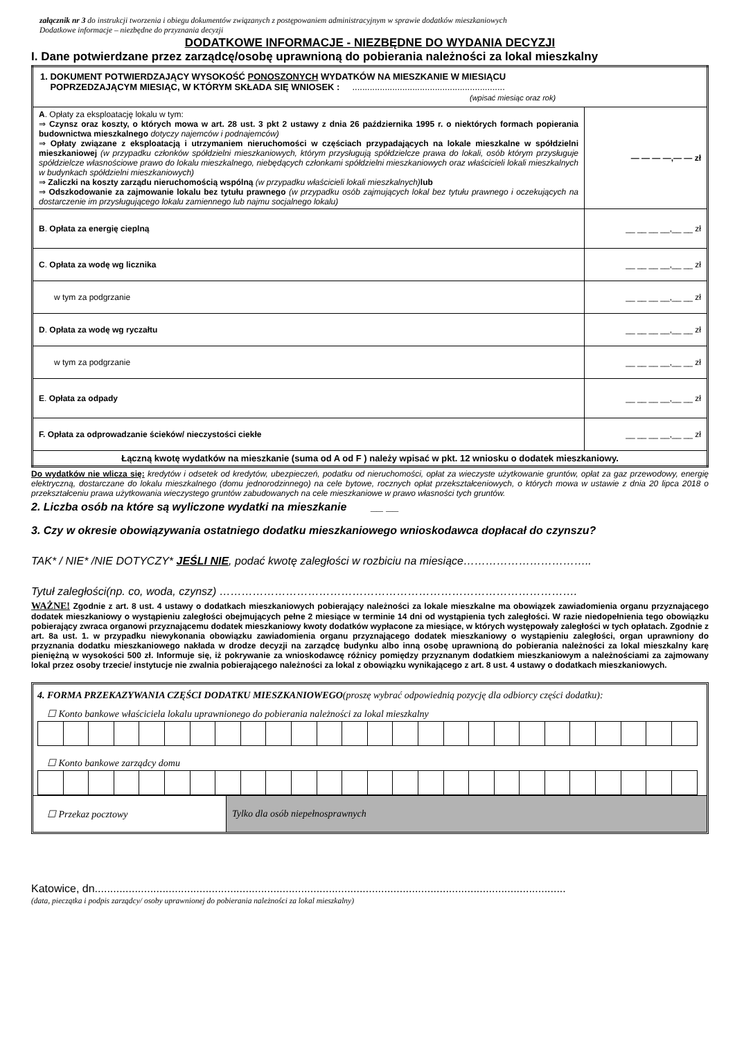załącznik nr 3 do instrukcji tworzenia i obiegu dokumentów związanych z postępowaniem administracyjnym w sprawie dodatków mieszkaniowych
Dodatkowe informacje – niezbędne do przyznania decyzji
DODATKOWE INFORMACJE - NIEZBĘDNE DO WYDANIA DECYZJI
I. Dane potwierdzane przez zarządcę/osobę uprawnioną do pobierania należności za lokal mieszkalny
| 1. DOKUMENT POTWIERDZAJĄCY WYSOKOŚĆ PONOSZONYCH WYDATKÓW NA MIESZKANIE W MIESIĄCU POPRZEDZAJĄCYM MIESIĄC, W KTÓRYM SKŁADA SIĘ WNIOSEK : ............................................................. (wpisać miesiąc oraz rok) | |
| A . Opłaty za eksploatację lokalu w tym: ⇒ Czynsz oraz koszty, o których mowa w art. 28 ust. 3 pkt 2 ustawy z dnia 26 października 1995 r. o niektórych formach popierania budownictwa mieszkalnego dotyczy najemców i podnajemców) ⇒ Opłaty związane z eksploatacją i utrzymaniem nieruchomości w częściach przypadających na lokale mieszkalne w spółdzielni mieszkaniowej (w przypadku członków spółdzielni mieszkaniowych, którym przysługują spółdzielcze prawa do lokali, osób którym przysługuje spółdzielcze własnościowe prawo do lokalu mieszkalnego, niebędących członkami spółdzielni mieszkaniowych oraz właścicieli lokali mieszkalnych w budynkach spółdzielni mieszkaniowych) ⇒ Zaliczki na koszty zarządu nieruchomością wspólną (w przypadku właścicieli lokali mieszkalnych) lub ⇒ Odszkodowanie za zajmowanie lokalu bez tytułu prawnego (w przypadku osób zajmujących lokal bez tytułu prawnego i oczekujących na dostarczenie im przysługującego lokalu zamiennego lub najmu socjalnego lokalu) | — — — —,— — zł |
| B . Opłata za energię cieplną | __ __ __ __,__ __ zł |
| C . Opłata za wodę wg licznika | __ __ __ __,__ __ zł |
| w tym za podgrzanie | __ __ __ __,__ __ zł |
| D . Opłata za wodę wg ryczałtu | __ __ __ __,__ __ zł |
| w tym za podgrzanie | __ __ __ __,__ __ zł |
| E . Opłata za odpady | __ __ __ __,__ __ zł |
| F. Opłata za odprowadzanie ścieków/ nieczystości ciekłe | __ __ __ __,__ __ zł |
| Łączną kwotę wydatków na mieszkanie (suma od A od F ) należy wpisać w pkt. 12 wniosku o dodatek mieszkaniowy. | |
Do wydatków nie wlicza się: kredytów i odsetek od kredytów, ubezpieczeń, podatku od nieruchomości, opłat za wieczyste użytkowanie gruntów, opłat za gaz przewodowy, energię elektryczną, dostarczane do lokalu mieszkalnego (domu jednorodzinnego) na cele bytowe, rocznych opłat przekształceniowych, o których mowa w ustawie z dnia 20 lipca 2018 o przekształceniu prawa użytkowania wieczystego gruntów zabudowanych na cele mieszkaniowe w prawo własności tych gruntów.
2. Liczba osób na które są wyliczone wydatki na mieszkanie __ __
3. Czy w okresie obowiązywania ostatniego dodatku mieszkaniowego wnioskodawca dopłacał do czynszu?
TAK* / NIE* /NIE DOTYCZY* JEŚLI NIE, podać kwotę zaległości w rozbiciu na miesiące……………………………..
Tytuł zaległości(np. co, woda, czynsz) …………………………………………………………………………………….
WAŻNE! Zgodnie z art. 8 ust. 4 ustawy o dodatkach mieszkaniowych pobierający należności za lokale mieszkalne ma obowiązek zawiadomienia organu przyznającego dodatek mieszkaniowy o wystąpieniu zaległości obejmujących pełne 2 miesiące w terminie 14 dni od wystąpienia tych zaległości. W razie niedopełnienia tego obowiązku pobierający zwraca organowi przyznającemu dodatek mieszkaniowy kwoty dodatków wypłacone za miesiące, w których występowały zaległości w tych opłatach. Zgodnie z art. 8a ust. 1. w przypadku niewykonania obowiązku zawiadomienia organu przyznającego dodatek mieszkaniowy o wystąpieniu zaległości, organ uprawniony do przyznania dodatku mieszkaniowego nakłada w drodze decyzji na zarządcę budynku albo inną osobę uprawnioną do pobierania należności za lokal mieszkalny karę pieniężną w wysokości 500 zł. Informuje się, iż pokrywanie za wnioskodawcę różnicy pomiędzy przyznanym dodatkiem mieszkaniowym a należnościami za zajmowany lokal przez osoby trzecie/ instytucje nie zwalnia pobierającego należności za lokal z obowiązku wynikającego z art. 8 ust. 4 ustawy o dodatkach mieszkaniowych.
4. FORMA PRZEKAZYWANIA CZĘŚCI DODATKU MIESZKANIOWEGO(proszę wybrać odpowiednią pozycję dla odbiorcy części dodatku):
☐ Konto bankowe właściciela lokalu uprawnionego do pobierania należności za lokal mieszkalny
☐ Konto bankowe zarządcy domu
| ☐ Przekaz pocztowy | Tylko dla osób niepełnosprawnych |
Katowice, dn.........................................................................................................................................................
(data, pieczątka i podpis zarządcy/ osoby uprawnionej do pobierania należności za lokal mieszkalny)